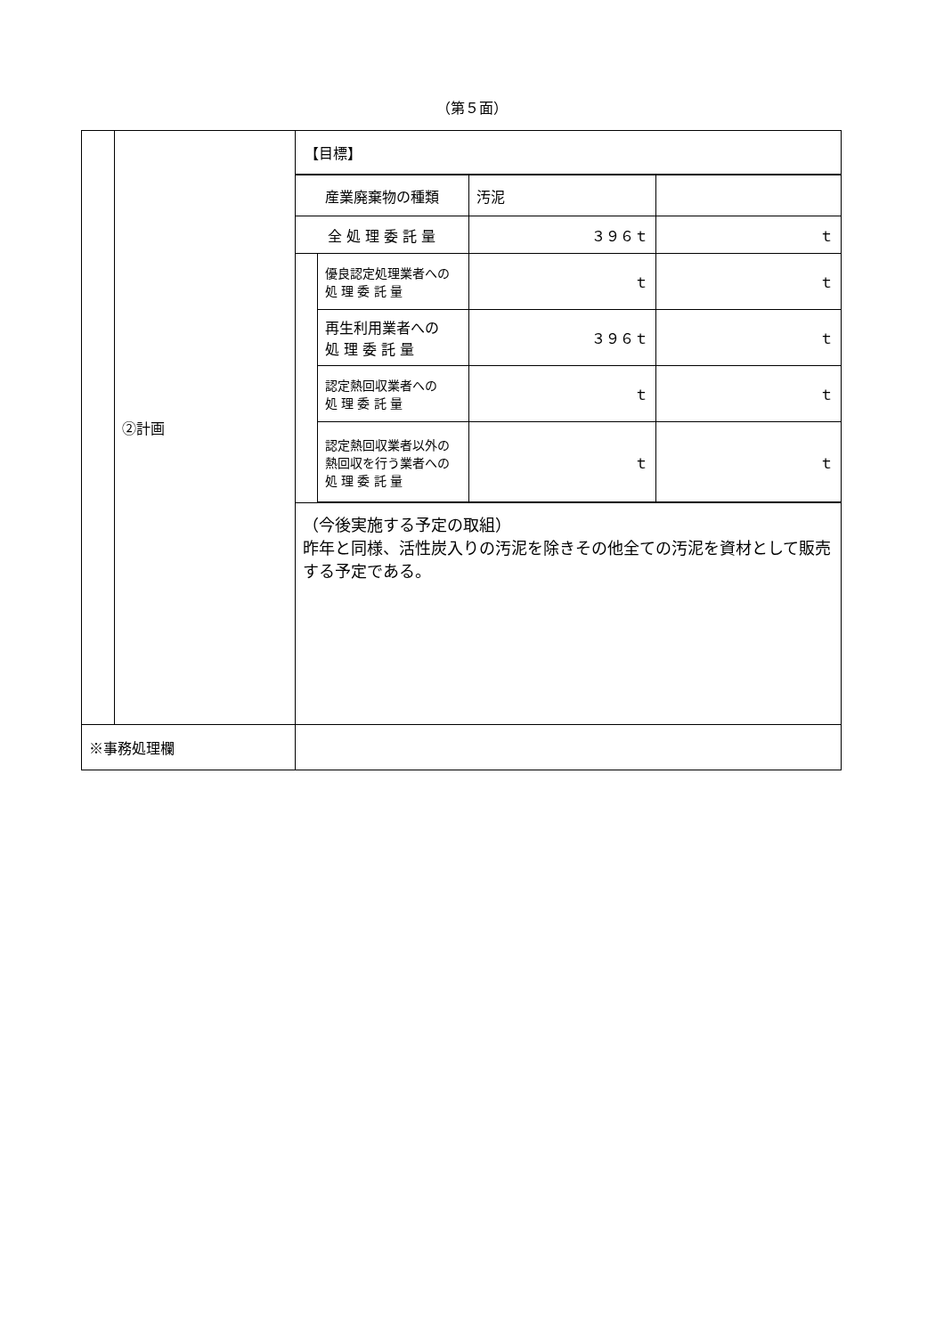（第５面）
| | ②計画 | 【目標】 / 産業廃棄物の種類 / / 汚泥 / / / 全 処 理 委 託 量 / / ３９６ｔ / ｔ / / / 優良認定処理業者への 処 理 委 託 量 / ｔ / ｔ / / / 再生利用業者への 処 理 委 託 量 / ３９６ｔ / ｔ / / / 認定熱回収業者への 処 理 委 託 量 / ｔ / ｔ / / / 認定熱回収業者以外の 熱回収を行う業者への 処 理 委 託 量 / ｔ / ｔ / （今後実施する予定の取組） 昨年と同様、活性炭入りの汚泥を除きその他全ての汚泥を資材として販売する予定である。 |
| ※事務処理欄 | | |